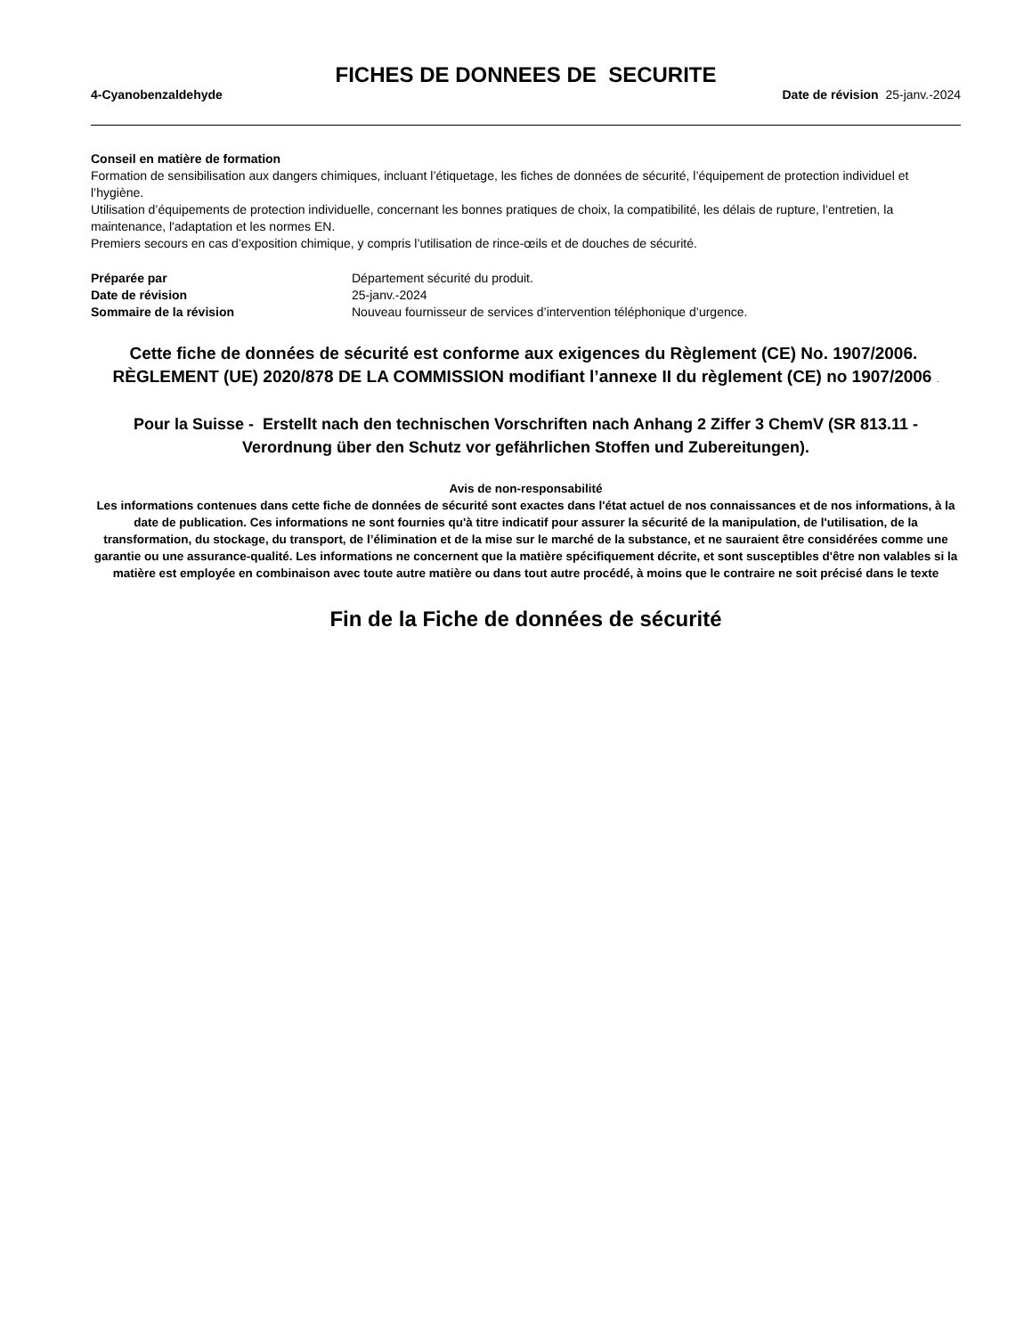FICHES DE DONNEES DE SECURITE
4-Cyanobenzaldehyde Date de révision 25-janv.-2024
Conseil en matière de formation
Formation de sensibilisation aux dangers chimiques, incluant l’étiquetage, les fiches de données de sécurité, l’équipement de protection individuel et l’hygiène.
Utilisation d’équipements de protection individuelle, concernant les bonnes pratiques de choix, la compatibilité, les délais de rupture, l’entretien, la maintenance, l'adaptation et les normes EN.
Premiers secours en cas d’exposition chimique, y compris l’utilisation de rince-œils et de douches de sécurité.
| Préparée par | Département sécurité du produit. |
| Date de révision | 25-janv.-2024 |
| Sommaire de la révision | Nouveau fournisseur de services d’intervention téléphonique d’urgence. |
Cette fiche de données de sécurité est conforme aux exigences du Règlement (CE) No. 1907/2006. RÈGLEMENT (UE) 2020/878 DE LA COMMISSION modifiant l’annexe II du règlement (CE) no 1907/2006 .
Pour la Suisse - Erstellt nach den technischen Vorschriften nach Anhang 2 Ziffer 3 ChemV (SR 813.11 - Verordnung über den Schutz vor gefährlichen Stoffen und Zubereitungen).
Avis de non-responsabilité
Les informations contenues dans cette fiche de données de sécurité sont exactes dans l'état actuel de nos connaissances et de nos informations, à la date de publication. Ces informations ne sont fournies qu'à titre indicatif pour assurer la sécurité de la manipulation, de l'utilisation, de la transformation, du stockage, du transport, de l’élimination et de la mise sur le marché de la substance, et ne sauraient être considérées comme une garantie ou une assurance-qualité. Les informations ne concernent que la matière spécifiquement décrite, et sont susceptibles d'être non valables si la matière est employée en combinaison avec toute autre matière ou dans tout autre procédé, à moins que le contraire ne soit précisé dans le texte
Fin de la Fiche de données de sécurité